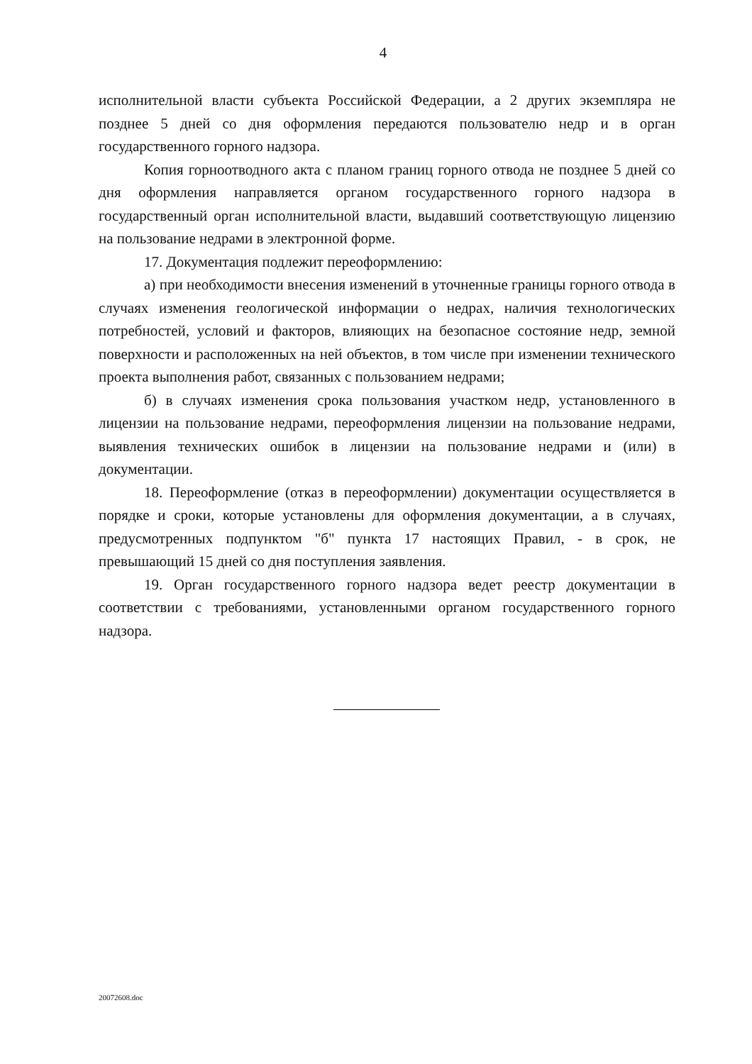4
исполнительной власти субъекта Российской Федерации, а 2 других экземпляра не позднее 5 дней со дня оформления передаются пользователю недр и в орган государственного горного надзора.
Копия горноотводного акта с планом границ горного отвода не позднее 5 дней со дня оформления направляется органом государственного горного надзора в государственный орган исполнительной власти, выдавший соответствующую лицензию на пользование недрами в электронной форме.
17. Документация подлежит переоформлению:
а) при необходимости внесения изменений в уточненные границы горного отвода в случаях изменения геологической информации о недрах, наличия технологических потребностей, условий и факторов, влияющих на безопасное состояние недр, земной поверхности и расположенных на ней объектов, в том числе при изменении технического проекта выполнения работ, связанных с пользованием недрами;
б) в случаях изменения срока пользования участком недр, установленного в лицензии на пользование недрами, переоформления лицензии на пользование недрами, выявления технических ошибок в лицензии на пользование недрами и (или) в документации.
18. Переоформление (отказ в переоформлении) документации осуществляется в порядке и сроки, которые установлены для оформления документации, а в случаях, предусмотренных подпунктом "б" пункта 17 настоящих Правил, - в срок, не превышающий 15 дней со дня поступления заявления.
19. Орган государственного горного надзора ведет реестр документации в соответствии с требованиями, установленными органом государственного горного надзора.
20072608.doc